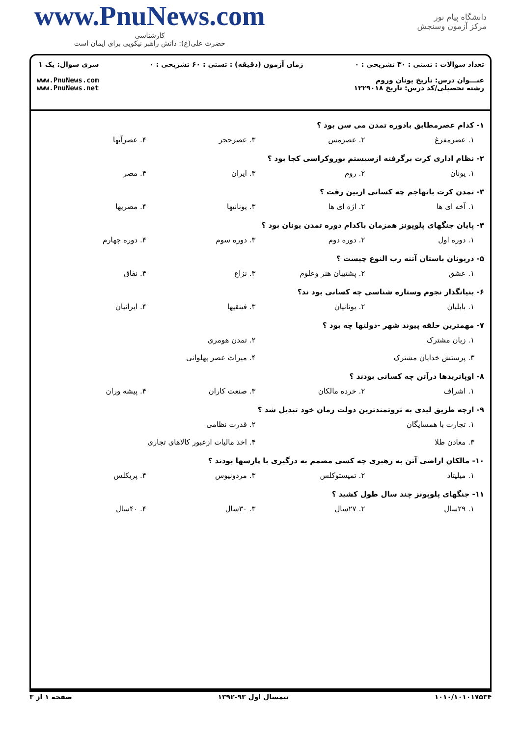www.PnuNews.com
کارشناسی
حضرت علی(ع): دانش راهبر نیکویی برای ایمان است
دانشگاه پیام نور
مرکز آزمون وسنجش
تعداد سوالات : تستی : ۳۰ تشریحی : ۰
عنـــوان درس: تاریخ یونان وروم
رشته تحصیلی/کد درس: تاریخ ۱۲۲۹۰۱۸
زمان آزمون (دقیقه) : تستی : ۶۰ تشریحی : ۰
سری سوال: یک ۱
www.PnuNews.com
www.PnuNews.net
۱- کدام عصرمطابق بادوره تمدن می سن بود ؟
۱. عصرمفرغ ۲. عصرمس ۳. عصرحجر ۴. عصرآبها
۲- نظام اداری کرت برگرفته ازسیستم بوروکراسی کجا بود ؟
۱. یونان ۲. روم ۳. ایران ۴. مصر
۳- تمدن کرت باتهاجم چه کسانی ازبین رفت ؟
۱. آخه ای ها ۲. اژه ای ها ۳. یونانیها ۴. مصریها
۴- پایان جنگهای پلوپونز همزمان باکدام دوره تمدن یونان بود ؟
۱. دوره اول ۲. دوره دوم ۳. دوره سوم ۴. دوره چهارم
۵- دریونان باستان آتنه رب النوع چیست ؟
۱. عشق ۲. پشتیبان هنر وعلوم ۳. نزاع ۴. نفاق
۶- بنیانگذار نجوم وستاره شناسی چه کسانی بود ند؟
۱. بابلیان ۲. یونانیان ۳. فینقیها ۴. ایرانیان
۷- مهمترین حلقه پیوند شهر -دولتها چه بود ؟
۱. زبان مشترک ۲. تمدن هومری ۳. پرستش خدایان مشترک ۴. میراث عصر پهلوانی
۸- اوپاتریدها درآتن چه کسانی بودند ؟
۱. اشراف ۲. خرده مالکان ۳. صنعت کاران ۴. پیشه وران
۹- ازچه طریق لیدی به ثروتمندترین دولت زمان خود تبدیل شد ؟
۱. تجارت با همسایگان ۲. قدرت نظامی ۳. معادن طلا ۴. اخذ مالیات ازعبور کالاهای تجاری
۱۰- مالکان اراضی آتن به رهبری چه کسی مصمم به درگیری با پارسها بودند ؟
۱. میلیتاد ۲. تمیستوکلس ۳. مردونیوس ۴. پریکلس
۱۱- جنگهای پلوپونز چند سال طول کشید ؟
۱. ۲۹سال ۲. ۲۷سال ۳. ۳۰سال ۴. ۴۰سال
۱۰۱۰/۱۰۱۰۱۷۵۳۴ نیمسال اول ۹۳-۱۳۹۲ صفحه ۱ از ۳